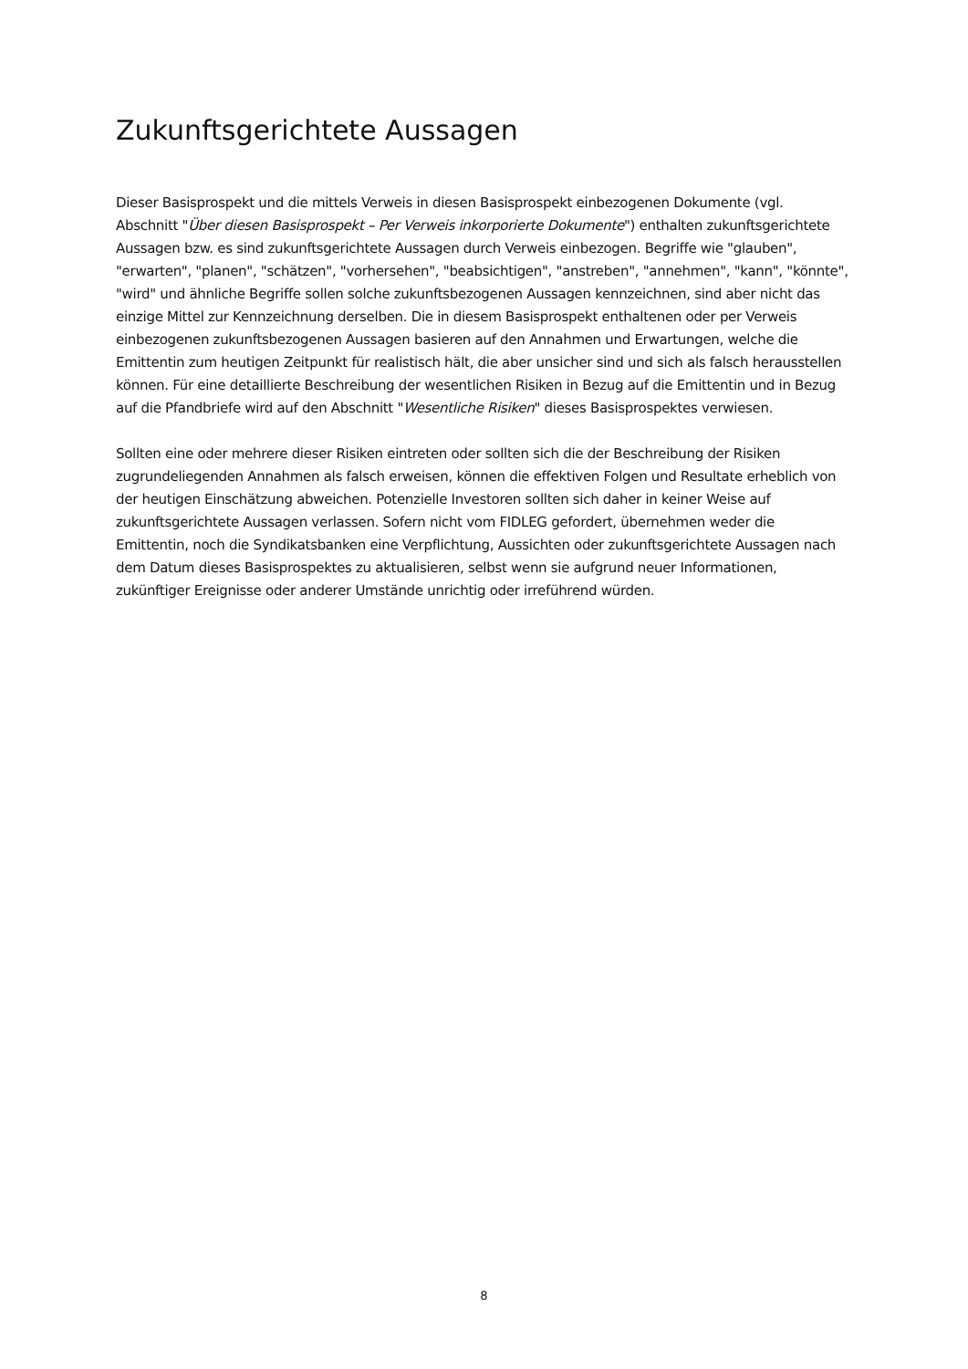Zukunftsgerichtete Aussagen
Dieser Basisprospekt und die mittels Verweis in diesen Basisprospekt einbezogenen Dokumente (vgl. Abschnitt "Über diesen Basisprospekt – Per Verweis inkorporierte Dokumente") enthalten zukunftsgerichtete Aussagen bzw. es sind zukunftsgerichtete Aussagen durch Verweis einbezogen. Begriffe wie "glauben", "erwarten", "planen", "schätzen", "vorhersehen", "beabsichtigen", "anstreben", "annehmen", "kann", "könnte", "wird" und ähnliche Begriffe sollen solche zukunftsbezogenen Aussagen kennzeichnen, sind aber nicht das einzige Mittel zur Kennzeichnung derselben. Die in diesem Basisprospekt enthaltenen oder per Verweis einbezogenen zukunftsbezogenen Aussagen basieren auf den Annahmen und Erwartungen, welche die Emittentin zum heutigen Zeitpunkt für realistisch hält, die aber unsicher sind und sich als falsch herausstellen können. Für eine detaillierte Beschreibung der wesentlichen Risiken in Bezug auf die Emittentin und in Bezug auf die Pfandbriefe wird auf den Abschnitt "Wesentliche Risiken" dieses Basisprospektes verwiesen.
Sollten eine oder mehrere dieser Risiken eintreten oder sollten sich die der Beschreibung der Risiken zugrundeliegenden Annahmen als falsch erweisen, können die effektiven Folgen und Resultate erheblich von der heutigen Einschätzung abweichen. Potenzielle Investoren sollten sich daher in keiner Weise auf zukunftsgerichtete Aussagen verlassen. Sofern nicht vom FIDLEG gefordert, übernehmen weder die Emittentin, noch die Syndikatsbanken eine Verpflichtung, Aussichten oder zukunftsgerichtete Aussagen nach dem Datum dieses Basisprospektes zu aktualisieren, selbst wenn sie aufgrund neuer Informationen, zukünftiger Ereignisse oder anderer Umstände unrichtig oder irreführend würden.
8